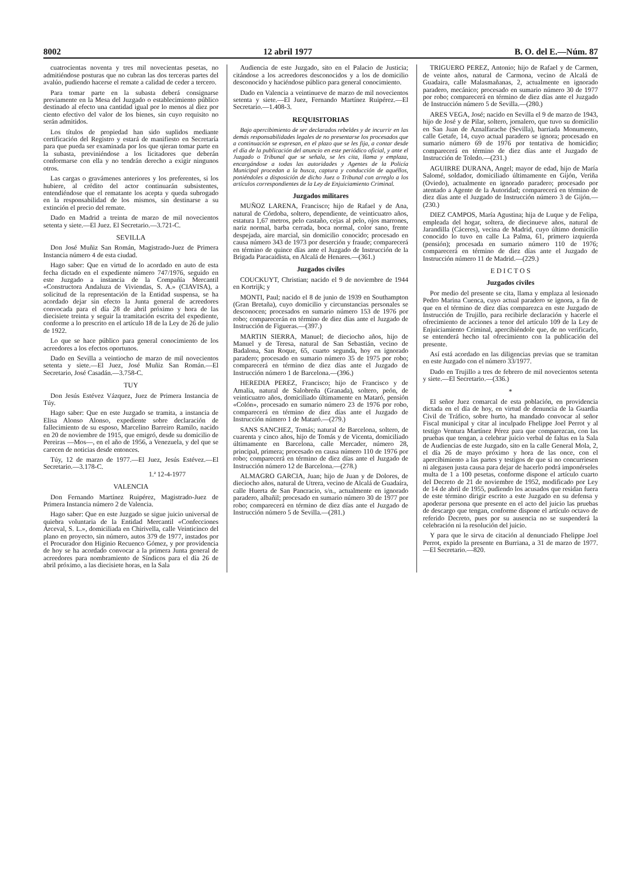8002 12 abril 1977 B. O. del E.—Núm. 87
cuatrocientas noventa y tres mil novecientas pesetas, no admitiéndose posturas que no cubran las dos terceras partes del avalúo, pudiendo hacerse el remate a calidad de ceder a tercero.
Para tomar parte en la subasta deberá consignarse previamente en la Mesa del Juzgado o establecimiento público destinado al efecto una cantidad igual por lo menos al diez por ciento efectivo del valor de los bienes, sin cuyo requisito no serán admitidos.
Los títulos de propiedad han sido suplidos mediante certificación del Registro y estará de manifiesto en Secretaría para que pueda ser examinada por los que qieran tomar parte en la subasta, previniéndose a los licitadores que deberán conformarse con ella y no tendrán derecho a exigir ningunos otros.
Las cargas o gravámenes anteriores y los preferentes, si los hubiere, al crédito del actor continuarán subsistentes, entendiéndose que el rematante los acepta y queda subrogado en la responsabilidad de los mismos, sin destinarse a su extinción el precio del remate.
Dado en Madrid a treinta de marzo de mil novecientos setenta y siete.—El Juez. El Secretario.—3.721-C.
SEVILLA
Don José Muñiz San Román, Magistrado-Juez de Primera Instancia número 4 de esta ciudad.
Hago saber: Que en virtud de lo acordado en auto de esta fecha dictado en el expediente número 747/1976, seguido en este Juzgado a instancia de la Compañía Mercantil «Constructora Andaluza de Viviendas, S. A.» (CIAVISA), a solicitud de la representación de la Entidad suspensa, se ha acordado dejar sin efecto la Junta general de acreedores convocada para el día 28 de abril próximo y hora de las diecisiete treinta y seguir la tramitación escrita del expediente, conforme a lo prescrito en el artículo 18 de la Ley de 26 de julio de 1922.
Lo que se hace público para general conocimiento de los acreedores a los efectos oportunos.
Dado en Sevilla a veintiocho de marzo de mil novecientos setenta y siete.—El Juez, José Muñiz San Román.—El Secretario, José Casadán.—3.758-C.
TUY
Don Jesús Estévez Vázquez, Juez de Primera Instancia de Túy.
Hago saber: Que en este Juzgado se tramita, a instancia de Elisa Alonso Alonso, expediente sobre declaración de fallecimiento de su esposo, Marcelino Barreiro Ramilo, nacido en 20 de noviembre de 1915, que emigró, desde su domicilio de Pereiras —Mos—, en el año de 1956, a Venezuela, y del que se carecen de noticias desde entonces.
Túy, 12 de marzo de 1977.—El Juez, Jesús Estévez.—El Secretario.—3.178-C.
1.ª 12-4-1977
VALENCIA
Don Fernando Martínez Ruipérez, Magistrado-Juez de Primera Instancia número 2 de Valencia.
Hago saber: Que en este Juzgado se sigue juicio universal de quiebra voluntaria de la Entidad Mercantil «Confecciones Arceval, S. L.», domiciliada en Chirivella, calle Veinticinco del plano en proyecto, sin número, autos 379 de 1977, instados por el Procurador don Higinio Recuenco Gómez, y por providencia de hoy se ha acordado convocar a la primera Junta general de acreedores para nombramiento de Síndicos para el día 26 de abril próximo, a las diecisiete horas, en la Sala
Audiencia de este Juzgado, sito en el Palacio de Justicia; citándose a los acreedores desconocidos y a los de domicilio desconocido y haciéndose público para general conocimiento.
Dado en Valencia a veintinueve de marzo de mil novecientos setenta y siete.—El Juez, Fernando Martínez Ruipérez.—El Secretario.—1.408-3.
REQUISITORIAS
Bajo apercibimiento de ser declarados rebeldes y de incurrir en las demás responsabilidades legales de no presentarse los procesados que a continuación se expresan, en el plazo que se les fija, a contar desde el día de la publicación del anuncio en este periódico oficial, y ante el Juzgado o Tribunal que se señala, se les cita, llama y emplaza, encargándose a todas las autoridades y Agentes de la Policía Municipal procedan a la busca, captura y conducción de aquéllos, poniéndoles a disposición de dicho Juez o Tribunal con arreglo a los artículos correspondientes de la Ley de Enjuiciamiento Criminal.
Juzgados militares
MUÑOZ LARENA, Francisco; hijo de Rafael y de Ana, natural de Córdoba, soltero, dependiente, de veinticuatro años, estatura 1,67 metros, pelo castaño, cejas al pelo, ojos marrones, nariz normal, barba cerrada, boca normal, color sano, frente despejada, aire marcial, sin domicilio conocido; procesado en causa número 343 de 1973 por deserción y fraude; comparecerá en término de quince días ante el Juzgado de Instrucción de la Brigada Paracaidista, en Alcalá de Henares.—(361.)
Juzgados civiles
COUCKUYT, Christian; nacido el 9 de noviembre de 1944 en Kortrijk; y
MONTI, Paul; nacido el 8 de junio de 1939 en Southampton (Gran Bretaña), cuyo domicilio y circunstancias personales se desconocen; procesados en sumario número 153 de 1976 por robo; comparecerán en término de diez días ante el Juzgado de Instrucción de Figueras.—(397.)
MARTIN SIERRA, Manuel; de dieciocho años, hijo de Manuel y de Teresa, natural de San Sebastián, vecino de Badalona, San Roque, 65, cuarto segunda, hoy en ignorado paradero; procesado en sumario número 35 de 1975 por robo; comparecerá en término de diez días ante el Juzgado de Instrucción número 1 de Barcelona.—(396.)
HEREDIA PEREZ, Francisco; hijo de Francisco y de Amalia, natural de Salobreña (Granada), soltero, peón, de veinticuatro años, domiciliado últimamente en Mataró, pensión «Colón», procesado en sumario número 23 de 1976 por robo, comparecerá en término de diez días ante el Juzgado de Instrucción número 1 de Mataró.—(279.)
SANS SANCHEZ, Tomás; natural de Barcelona, soltero, de cuarenta y cinco años, hijo de Tomás y de Vicenta, domiciliado últimamente en Barcelona, calle Mercader, número 28, principal, primera; procesado en causa número 110 de 1976 por robo; comparecerá en término de diez días ante el Juzgado de Instrucción número 12 de Barcelona.—(278.)
ALMAGRO GARCIA, Juan; hijo de Juan y de Dolores, de dieciocho años, natural de Utrera, vecino de Alcalá de Guadaíra, calle Huerta de San Pancracio, s/n., actualmente en ignorado paradero, albañil; procesado en sumario número 30 de 1977 por robo; comparecerá en término de diez días ante el Juzgado de Instrucción número 5 de Sevilla.—(281.)
TRIGUERO PEREZ, Antonio; hijo de Rafael y de Carmen, de veinte años, natural de Carmona, vecino de Alcalá de Guadaira, calle Malasmañanas, 2, actualmente en ignorado paradero, mecánico; procesado en sumario número 30 de 1977 por robo; comparecerá en término de diez días ante el Juzgado de Instrucción número 5 de Sevilla.—(280.)
ARES VEGA, José; nacido en Sevilla el 9 de marzo de 1943, hijo de José y de Pilar, soltero, jornalero, que tuvo su domicilio en San Juan de Aznalfarache (Sevilla), barriada Monumento, calle Getafe, 14, cuyo actual paradero se ignora; procesado en sumario número 69 de 1976 por tentativa de homicidio; comparecerá en término de diez días ante el Juzgado de Instrucción de Toledo.—(231.)
AGUIRRE DURANA, Angel; mayor de edad, hijo de María Salomé, soldador, domiciliado últimamente en Gijón, Veriña (Oviedo), actualmente en ignorado paradero; procesado por atentado a Agente de la Autoridad; comparecerá en término de diez días ante el Juzgado de Instrucción número 3 de Gijón.—(230.)
DIEZ CAMPOS, María Agustina; hija de Luque y de Felipa, empleada del hogar, soltera, de diecinueve años, natural de Jarandilla (Cáceres), vecina de Madrid, cuyo último domicilio conocido lo tuvo en calle La Palma, 61, primero izquierda (pensión); procesada en sumario número 110 de 1976; comparecerá en término de diez días ante el Juzgado de Instrucción número 11 de Madrid.—(229.)
E D I C T O S
Juzgados civiles
Por medio del presente se cita, llama y emplaza al lesionado Pedro Marina Cuenca, cuyo actual paradero se ignora, a fin de que en el término de diez días comparezca en este Juzgado de Instrucción de Trujillo, para recibirle declaración y hacerle el ofrecimiento de acciones a tenor del artículo 109 de la Ley de Enjuiciamiento Criminal, apercibiéndole que, de no verificarlo, se entenderá hecho tal ofrecimiento con la publicación del presente.
Así está acordado en las diligencias previas que se tramitan en este Juzgado con el número 33/1977.
Dado en Trujillo a tres de febrero de mil novecientos setenta y siete.—El Secretario.—(336.)
*
El señor Juez comarcal de esta población, en providencia dictada en el día de hoy, en virtud de denuncia de la Guardia Civil de Tráfico, sobre hurto, ha mandado convocar al señor Fiscal municipal y citar al inculpado Fhelippe Joel Perrot y al testigo Ventura Martínez Pérez para que comparezcan, con las pruebas que tengan, a celebrar juicio verbal de faltas en la Sala de Audiencias de este Juzgado, sito en la calle General Mola, 2, el día 26 de mayo próximo y hora de las once, con el apercibimiento a las partes y testigos de que si no concurriesen ni alegasen justa causa para dejar de hacerlo podrá imponérseles multa de 1 a 100 pesetas, conforme dispone el artículo cuarto del Decreto de 21 de noviembre de 1952, modificado por Ley de 14 de abril de 1955, pudiendo los acusados que residan fuera de este término dirigir escrito a este Juzgado en su defensa y apoderar persona que presente en el acto del juicio las pruebas de descargo que tengan, conforme dispone el artículo octavo de referido Decreto, pues por su ausencia no se suspenderá la celebración ni la resolución del juicio.
Y para que le sirva de citación al denunciado Fhelippe Joel Perrot, expido la presente en Burriana, a 31 de marzo de 1977.—El Secretario.—820.